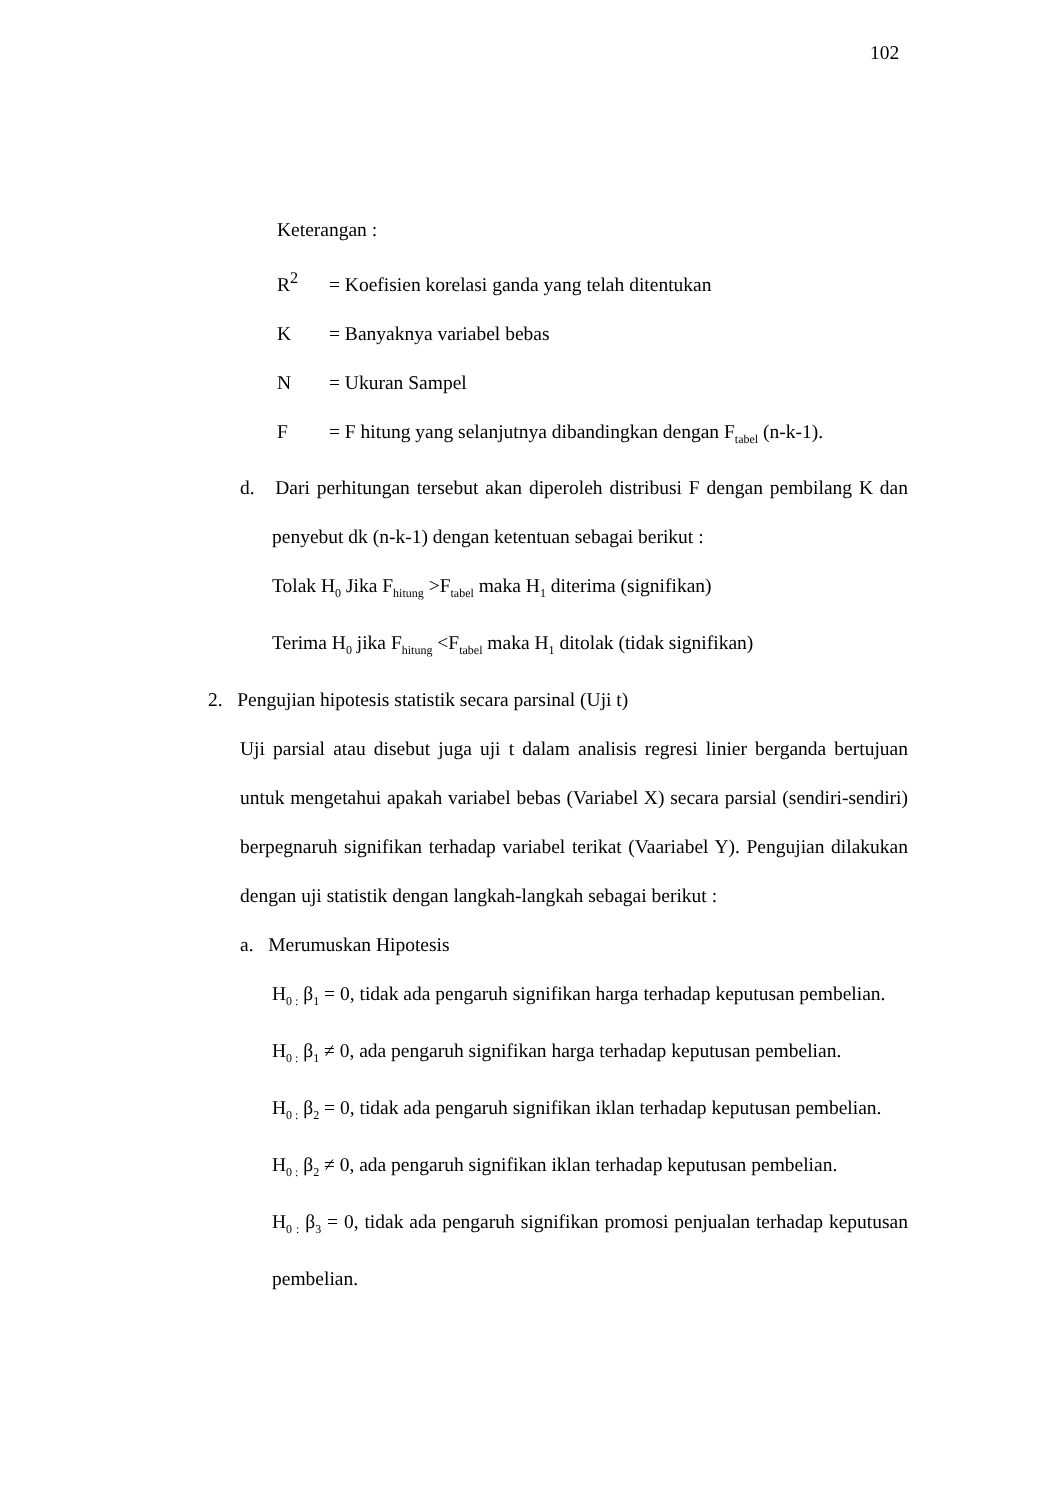102
Keterangan :
R<sup>2</sup> = Koefisien korelasi ganda yang telah ditentukan
K = Banyaknya variabel bebas
N = Ukuran Sampel
F = F hitung yang selanjutnya dibandingkan dengan F<sub>tabel</sub> (n-k-1).
d. Dari perhitungan tersebut akan diperoleh distribusi F dengan pembilang K dan penyebut dk (n-k-1) dengan ketentuan sebagai berikut :
Tolak H<sub>0</sub> Jika F<sub>hitung</sub> >F<sub>tabel</sub> maka H<sub>1</sub> diterima (signifikan)
Terima H<sub>0</sub> jika F<sub>hitung</sub> <F<sub>tabel</sub> maka H<sub>1</sub> ditolak (tidak signifikan)
2. Pengujian hipotesis statistik secara parsinal (Uji t)
Uji parsial atau disebut juga uji t dalam analisis regresi linier berganda bertujuan untuk mengetahui apakah variabel bebas (Variabel X) secara parsial (sendiri-sendiri) berpegnaruh signifikan terhadap variabel terikat (Vaariabel Y). Pengujian dilakukan dengan uji statistik dengan langkah-langkah sebagai berikut :
a. Merumuskan Hipotesis
H<sub>0 :</sub> β<sub>1</sub> = 0, tidak ada pengaruh signifikan harga terhadap keputusan pembelian.
H<sub>0 :</sub> β<sub>1</sub> ≠ 0, ada pengaruh signifikan harga terhadap keputusan pembelian.
H<sub>0 :</sub> β<sub>2</sub> = 0, tidak ada pengaruh signifikan iklan terhadap keputusan pembelian.
H<sub>0 :</sub> β<sub>2</sub> ≠ 0, ada pengaruh signifikan iklan terhadap keputusan pembelian.
H<sub>0 :</sub> β<sub>3</sub> = 0, tidak ada pengaruh signifikan promosi penjualan terhadap keputusan pembelian.